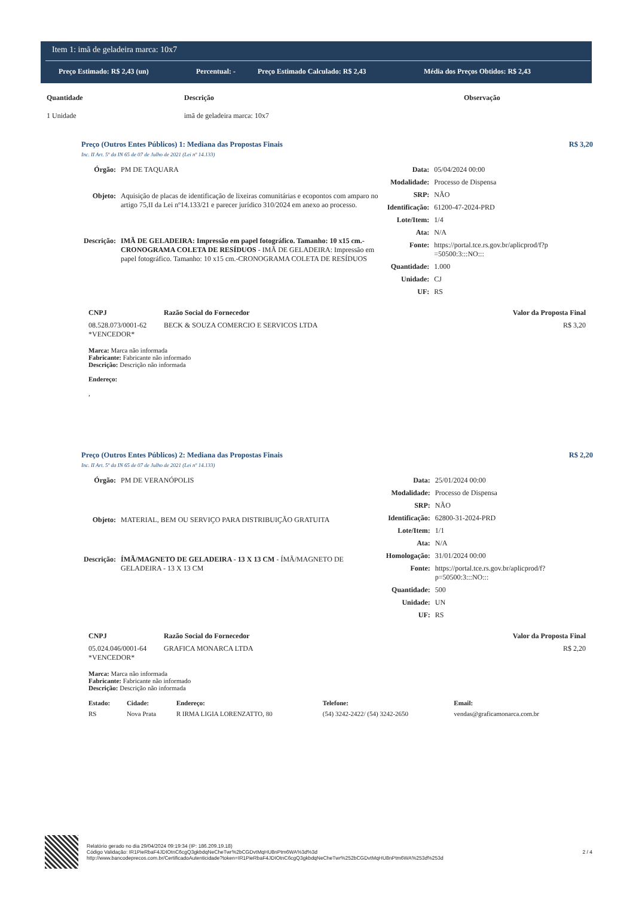Item 1: imã de geladeira marca: 10x7
Preço Estimado: R$ 2,43 (un) Percentual: - Preço Estimado Calculado: R$ 2,43 Média dos Preços Obtidos: R$ 2,43
| Quantidade | Descrição | Observação |
| --- | --- | --- |
| 1 Unidade | imã de geladeira marca: 10x7 | |
Preço (Outros Entes Públicos) 1: Mediana das Propostas Finais R$ 3,20
Inc. II Art. 5º da IN 65 de 07 de Julho de 2021 (Lei nº 14.133)
| Órgão: | PM DE TAQUARA |
| Objeto: | Aquisição de placas de identificação de lixeiras comunitárias e ecopontos com amparo no artigo 75,II da Lei nº14.133/21 e parecer jurídico 310/2024 em anexo ao processo. |
| Descrição: | IMÃ DE GELADEIRA: Impressão em papel fotográfico. Tamanho: 10 x15 cm.-CRONOGRAMA COLETA DE RESÍDUOS - IMÃ DE GELADEIRA: Impressão em papel fotográfico. Tamanho: 10 x15 cm.-CRONOGRAMA COLETA DE RESÍDUOS |
| Data: | 05/04/2024 00:00 |
| Modalidade: | Processo de Dispensa |
| SRP: | NÃO |
| Identificação: | 61200-47-2024-PRD |
| Lote/Item: | 1/4 |
| Ata: | N/A |
| Fonte: | https://portal.tce.rs.gov.br/aplicprod/f?p =50500:3:::NO::: |
| Quantidade: | 1.000 |
| Unidade: | CJ |
| UF: | RS |
| CNPJ | Razão Social do Fornecedor | Valor da Proposta Final |
| --- | --- | --- |
| 08.528.073/0001-62 *VENCEDOR* | BECK & SOUZA COMERCIO E SERVICOS LTDA | R$ 3,20 |
Marca: Marca não informada
Fabricante: Fabricante não informado
Descrição: Descrição não informada
Endereço:
,
Preço (Outros Entes Públicos) 2: Mediana das Propostas Finais R$ 2,20
Inc. II Art. 5º da IN 65 de 07 de Julho de 2021 (Lei nº 14.133)
| Órgão: | PM DE VERANÓPOLIS |
| Objeto: | MATERIAL, BEM OU SERVIÇO PARA DISTRIBUIÇÃO GRATUITA |
| Descrição: | ÍMÃ/MAGNETO DE GELADEIRA - 13 X 13 CM - ÍMÃ/MAGNETO DE GELADEIRA - 13 X 13 CM |
| Data: | 25/01/2024 00:00 |
| Modalidade: | Processo de Dispensa |
| SRP: | NÃO |
| Identificação: | 62800-31-2024-PRD |
| Lote/Item: | 1/1 |
| Ata: | N/A |
| Homologação: | 31/01/2024 00:00 |
| Fonte: | https://portal.tce.rs.gov.br/aplicprod/f? p=50500:3:::NO::: |
| Quantidade: | 500 |
| Unidade: | UN |
| UF: | RS |
| CNPJ | Razão Social do Fornecedor | Valor da Proposta Final |
| --- | --- | --- |
| 05.024.046/0001-64 *VENCEDOR* | GRAFICA MONARCA LTDA | R$ 2,20 |
Marca: Marca não informada
Fabricante: Fabricante não informado
Descrição: Descrição não informada
| Estado: | Cidade: | Endereço: | Telefone: | Email: |
| --- | --- | --- | --- | --- |
| RS | Nova Prata | R IRMA LIGIA LORENZATTO, 80 | (54) 3242-2422/ (54) 3242-2650 | vendas@graficamonarca.com.br |
Relatório gerado no dia 29/04/2024 09:19:34 (IP: 186.209.19.18)
Código Validação: IR1PieRbaF4JDIOtnC6cgQ3gkbdqNeCheTwr%2bCGDvtMqHU8nPtm6WA%3d%3d
http://www.bancodeprecos.com.br/CertificadoAutenticidade?token=IR1PieRbaF4JDIOtnC6cgQ3gkbdqNeCheTwr%252bCGDvtMqHU8nPtm6WA%253d%253d
2 / 4